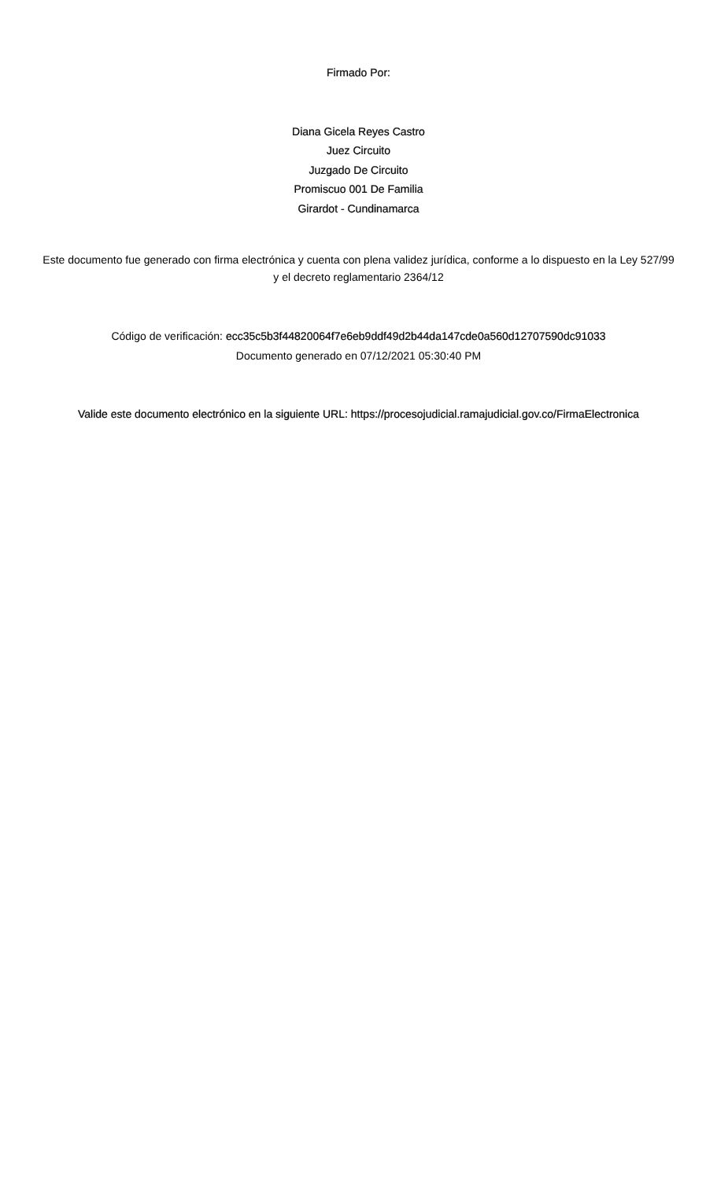Firmado Por:
Diana Gicela Reyes Castro
Juez Circuito
Juzgado De Circuito
Promiscuo 001 De Familia
Girardot - Cundinamarca
Este documento fue generado con firma electrónica y cuenta con plena validez jurídica, conforme a lo dispuesto en la Ley 527/99 y el decreto reglamentario 2364/12
Código de verificación: ecc35c5b3f44820064f7e6eb9ddf49d2b44da147cde0a560d12707590dc91033
Documento generado en 07/12/2021 05:30:40 PM
Valide este documento electrónico en la siguiente URL: https://procesojudicial.ramajudicial.gov.co/FirmaElectronica